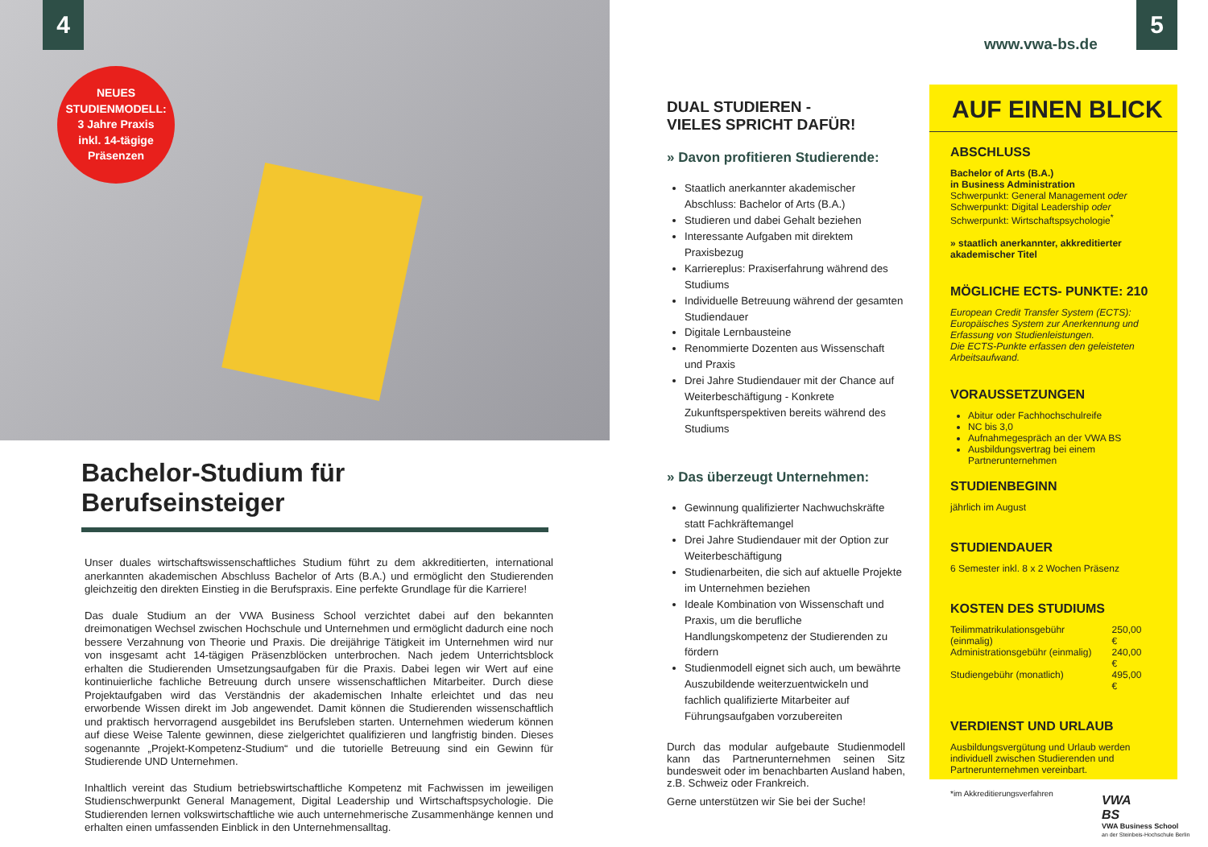4
NEUES
STUDIENMODELL:
3 Jahre Praxis
inkl. 14-tägige
Präsenzen
Bachelor-Studium für Berufseinsteiger
Unser duales wirtschaftswissenschaftliches Studium führt zu dem akkreditierten, international anerkannten akademischen Abschluss Bachelor of Arts (B.A.) und ermöglicht den Studierenden gleichzeitig den direkten Einstieg in die Berufspraxis. Eine perfekte Grundlage für die Karriere!
Das duale Studium an der VWA Business School verzichtet dabei auf den bekannten dreimonatigen Wechsel zwischen Hochschule und Unternehmen und ermöglicht dadurch eine noch bessere Verzahnung von Theorie und Praxis. Die dreijährige Tätigkeit im Unternehmen wird nur von insgesamt acht 14-tägigen Präsenzblöcken unterbrochen. Nach jedem Unterrichtsblock erhalten die Studierenden Umsetzungsaufgaben für die Praxis. Dabei legen wir Wert auf eine kontinuierliche fachliche Betreuung durch unsere wissenschaftlichen Mitarbeiter. Durch diese Projektaufgaben wird das Verständnis der akademischen Inhalte erleichtet und das neu erworbende Wissen direkt im Job angewendet. Damit können die Studierenden wissenschaftlich und praktisch hervorragend ausgebildet ins Berufsleben starten. Unternehmen wiederum können auf diese Weise Talente gewinnen, diese zielgerichtet qualifizieren und langfristig binden. Dieses sogenannte „Projekt-Kompetenz-Studium“ und die tutorielle Betreuung sind ein Gewinn für Studierende UND Unternehmen.
Inhaltlich vereint das Studium betriebswirtschaftliche Kompetenz mit Fachwissen im jeweiligen Studienschwerpunkt General Management, Digital Leadership und Wirtschaftspsychologie. Die Studierenden lernen volkswirtschaftliche wie auch unternehmerische Zusammenhänge kennen und erhalten einen umfassenden Einblick in den Unternehmensalltag.
DUAL STUDIEREN -
VIELES SPRICHT DAFÜR!
» Davon profitieren Studierende:
Staatlich anerkannter akademischer Abschluss: Bachelor of Arts (B.A.)
Studieren und dabei Gehalt beziehen
Interessante Aufgaben mit direktem Praxisbezug
Karriereplus: Praxiserfahrung während des Studiums
Individuelle Betreuung während der gesamten Studiendauer
Digitale Lernbausteine
Renommierte Dozenten aus Wissenschaft und Praxis
Drei Jahre Studiendauer mit der Chance auf Weiterbeschäftigung - Konkrete Zukunftsperspektiven bereits während des Studiums
» Das überzeugt Unternehmen:
Gewinnung qualifizierter Nachwuchskräfte statt Fachkräftemangel
Drei Jahre Studiendauer mit der Option zur Weiterbeschäftigung
Studienarbeiten, die sich auf aktuelle Projekte im Unternehmen beziehen
Ideale Kombination von Wissenschaft und Praxis, um die berufliche Handlungskompetenz der Studierenden zu fördern
Studienmodell eignet sich auch, um bewährte Auszubildende weiterzuentwickeln und fachlich qualifizierte Mitarbeiter auf Führungsaufgaben vorzubereiten
Durch das modular aufgebaute Studienmodell kann das Partnerunternehmen seinen Sitz bundesweit oder im benachbarten Ausland haben, z.B. Schweiz oder Frankreich.
Gerne unterstützen wir Sie bei der Suche!
www.vwa-bs.de
5
AUF EINEN BLICK
ABSCHLUSS
Bachelor of Arts (B.A.)
in Business Administration
Schwerpunkt: General Management oder
Schwerpunkt: Digital Leadership oder
Schwerpunkt: Wirtschaftspsychologie<sup>*</sup>
» staatlich anerkannter, akkreditierter akademischer Titel
MÖGLICHE ECTS- PUNKTE: 210
European Credit Transfer System (ECTS): Europäisches System zur Anerkennung und Erfassung von Studienleistungen.
Die ECTS-Punkte erfassen den geleisteten Arbeitsaufwand.
VORAUSSETZUNGEN
Abitur oder Fachhochschulreife
NC bis 3,0
Aufnahmegespräch an der VWA BS
Ausbildungsvertrag bei einem Partnerunternehmen
STUDIENBEGINN
jährlich im August
STUDIENDAUER
6 Semester inkl. 8 x 2 Wochen Präsenz
KOSTEN DES STUDIUMS
| Teilimmatrikulationsgebühr (einmalig) | 250,00 € |
| Administrationsgebühr (einmalig) | 240,00 € |
| Studiengebühr (monatlich) | 495,00 € |
VERDIENST UND URLAUB
Ausbildungsvergütung und Urlaub werden individuell zwischen Studierenden und Partnerunternehmen vereinbart.
*im Akkreditierungsverfahren
VWA
BS
VWA Business School
an der Steinbeis-Hochschule Berlin